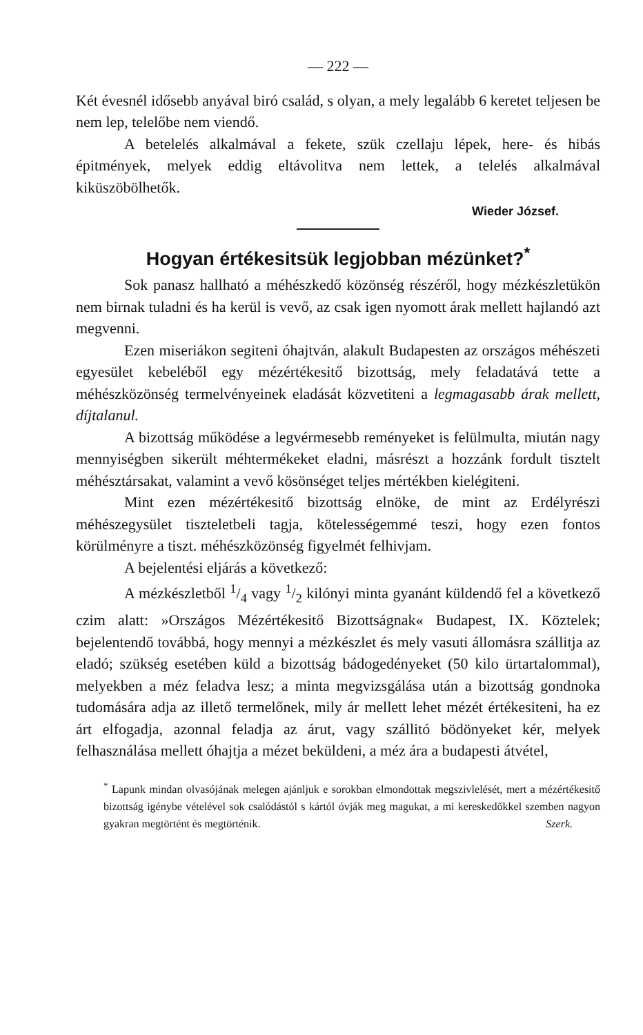— 222 —
Két évesnél idősebb anyával biró család, s olyan, a mely legalább 6 keretet teljesen be nem lep, telelőbe nem viendő.
A betelelés alkalmával a fekete, szük czellaju lépek, here- és hibás épitmények, melyek eddig eltávolitva nem lettek, a telelés alkalmával kiküszöbölhetők.
Wieder József.
Hogyan értékesitsük legjobban mézünket?<sup>*</sup>
Sok panasz hallható a méhészkedő közönség részéről, hogy mézkészletükön nem birnak tuladni és ha kerül is vevő, az csak igen nyomott árak mellett hajlandó azt megvenni.
Ezen miseriákon segiteni óhajtván, alakult Budapesten az országos méhészeti egyesület kebeléből egy mézértékesitő bizottság, mely feladatává tette a méhészközönség termelvényeinek eladását közvetiteni a legmagasabb árak mellett, díjtalanul.
A bizottság működése a legvérmesebb reményeket is felülmulta, miután nagy mennyiségben sikerült méhtermékeket eladni, másrészt a hozzánk fordult tisztelt méhésztársakat, valamint a vevő kösönséget teljes mértékben kielégiteni.
Mint ezen mézértékesitő bizottság elnöke, de mint az Erdélyrészi méhészegysület tiszteletbeli tagja, kötelességemmé teszi, hogy ezen fontos körülményre a tiszt. méhészközönség figyelmét felhivjam.
A bejelentési eljárás a következő:
A mézkészletből 1/4 vagy 1/2 kilónyi minta gyanánt küldendő fel a következő czim alatt: »Országos Mézértékesitő Bizottságnak« Budapest, IX. Köztelek; bejelentendő továbbá, hogy mennyi a mézkészlet és mely vasuti állomásra szállitja az eladó; szükség esetében küld a bizottság bádogedényeket (50 kilo ürtartalommal), melyekben a méz feladva lesz; a minta megvizsgálása után a bizottság gondnoka tudomására adja az illető termelőnek, mily ár mellett lehet mézét értékesiteni, ha ez árt elfogadja, azonnal feladja az árut, vagy szállitó bödönyeket kér, melyek felhasználása mellett óhajtja a mézet beküldeni, a méz ára a budapesti átvétel,
<sup>*</sup> Lapunk mindan olvasójának melegen ajánljuk e sorokban elmondottak megszivlelését, mert a mézértékesitő bizottság igénybe vételével sok csalódástól s kártól óvják meg magukat, a mi kereskedőkkel szemben nagyon gyakran megtörtént és megtörténik. Szerk.